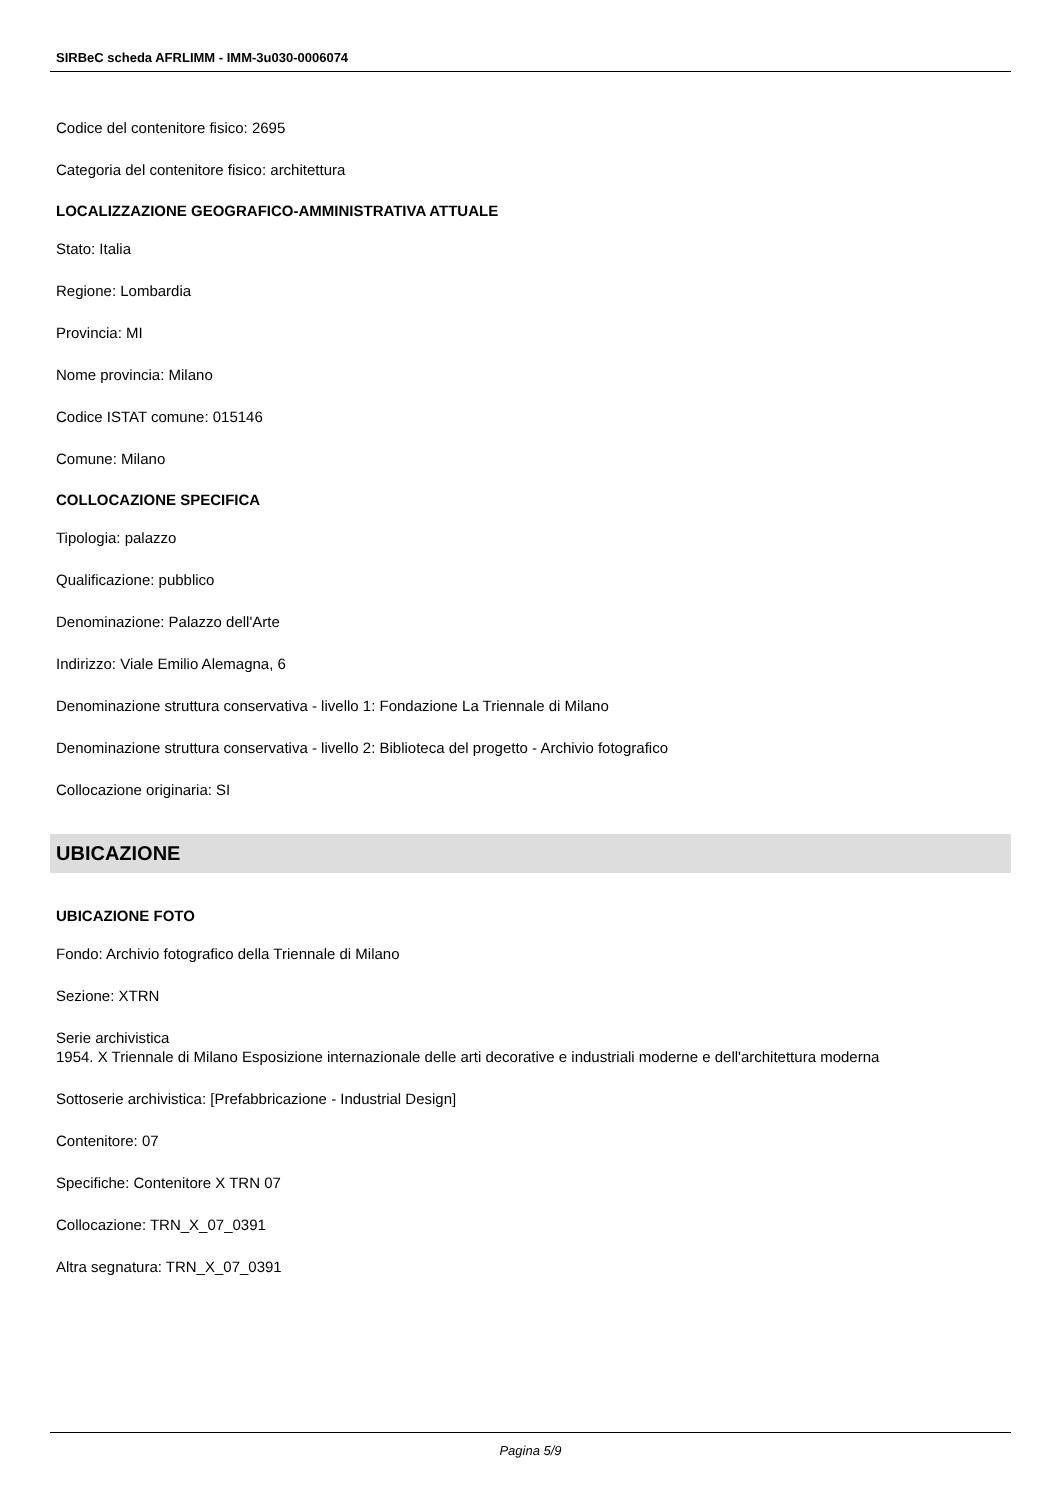SIRBeC scheda AFRLIMM - IMM-3u030-0006074
Codice del contenitore fisico: 2695
Categoria del contenitore fisico: architettura
LOCALIZZAZIONE GEOGRAFICO-AMMINISTRATIVA ATTUALE
Stato: Italia
Regione: Lombardia
Provincia: MI
Nome provincia: Milano
Codice ISTAT comune: 015146
Comune: Milano
COLLOCAZIONE SPECIFICA
Tipologia: palazzo
Qualificazione: pubblico
Denominazione: Palazzo dell'Arte
Indirizzo: Viale Emilio Alemagna, 6
Denominazione struttura conservativa - livello 1: Fondazione La Triennale di Milano
Denominazione struttura conservativa - livello 2: Biblioteca del progetto - Archivio fotografico
Collocazione originaria: SI
UBICAZIONE
UBICAZIONE FOTO
Fondo: Archivio fotografico della Triennale di Milano
Sezione: XTRN
Serie archivistica
1954. X Triennale di Milano Esposizione internazionale delle arti decorative e industriali moderne e dell'architettura moderna
Sottoserie archivistica: [Prefabbricazione - Industrial Design]
Contenitore: 07
Specifiche: Contenitore X TRN 07
Collocazione: TRN_X_07_0391
Altra segnatura: TRN_X_07_0391
Pagina 5/9